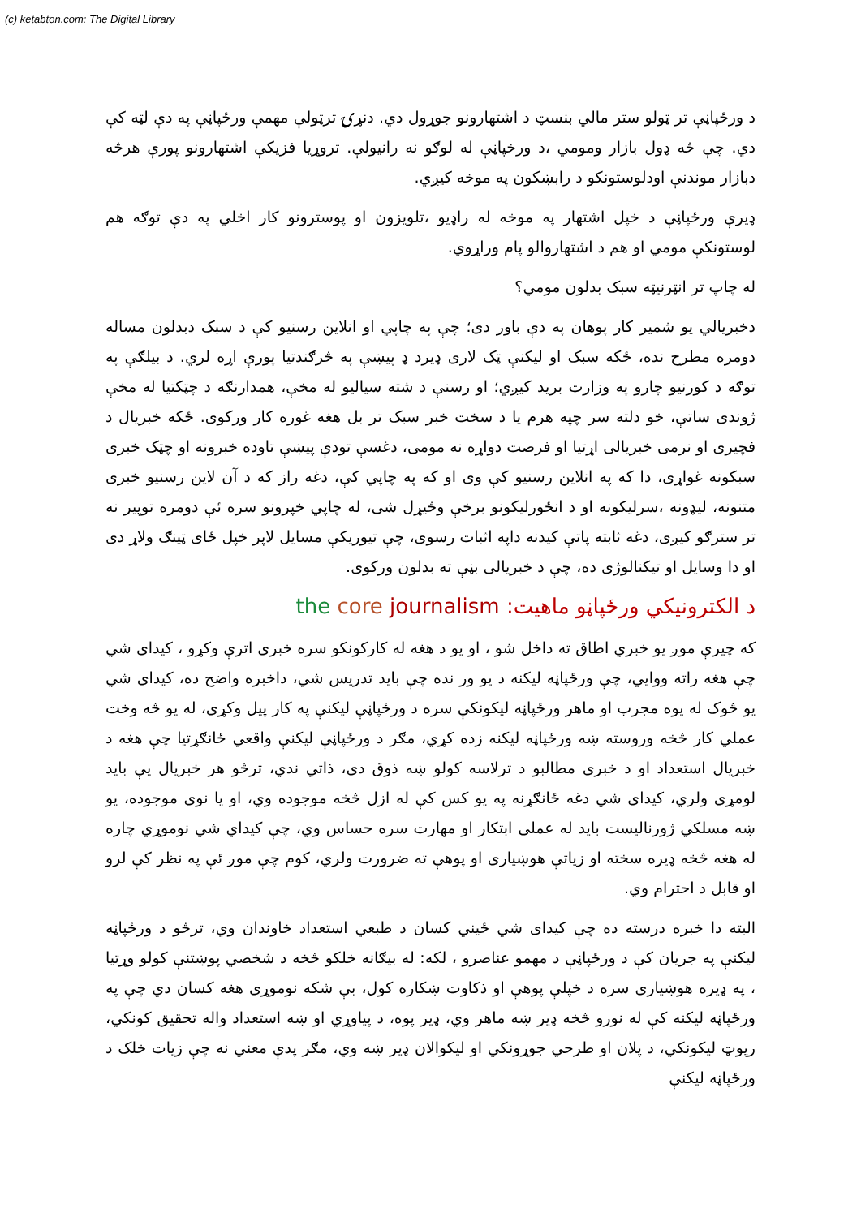(c) ketabton.com: The Digital Library
د ورځپاڼې تر ټولو ستر مالي بنسټ د اشتهارونو جوړول دي. دنړۍ ترټولې مهمې ورځپاڼې په دې لټه کې دي. چې څه ډول بازار ومومي ،د ورخپاڼې له لوګو نه رانيولې. تروړيا فزيکې اشتهارونو پورې هرڅه دبازار موندنې اودلوستونکو د رابښکون په موخه کيږي.
ډيرې ورځپاڼې د خپل اشتهار په موخه له راډيو ،تلويزون او پوسترونو کار اخلي په دې توګه هم لوستونکې مومي او هم د اشتهاروالو پام وراړوي.
له چاپ تر انټرنيټه سبک بدلون مومي؟
دخبريالي يو شمير کار پوهان په دې باور دی؛ چې په چاپي او انلاين رسنيو کې د سبک دبدلون مساله دومره مطرح نده، ځکه سبک او ليکنې ټک لاری ډيرد ډ پيښې په څرګندتيا پورې اړه لري. د بيلګې په توګه د کورنيو چارو په وزارت بريد کيږي؛ او رسنې د شته سياليو له مخې، همدارنګه د چټکتيا له مخې ژوندی ساتې، خو دلته سر چپه هرم يا د سخت خبر سبک تر بل هغه غوره کار ورکوی. ځکه خبريال د فچيری او نرمی خبريالی اړتيا او فرصت دواړه نه مومی، دغسې تودې پيښې تاوده خبرونه او چټک خبری سبکونه غواړی، دا که په انلاين رسنيو کې وی او که په چاپي کې، دغه راز که د آن لاين رسنيو خبری متنونه، ليډونه ،سرليکونه او د انځورليکونو برخې وڅيړل شی، له چاپي خپرونو سره ئې دومره توپير نه تر سترګو کيږی، دغه ثابته پاتې کيدنه داپه اثبات رسوی، چې تيوريکې مسايل لاپر خپل ځای ټينګ ولاړ دی او دا وسايل او تيکنالوژی ده، چې د خبريالی بڼې ته بدلون ورکوی.
د الکترونيکي ورځپاڼو ماهيت: the core journalism
که چيرې موږ يو خبري اطاق ته داخل شو ، او يو د هغه له کارکونکو سره خبری اترې وکړو ، کيدای شي چې هغه راته ووايي، چې ورځپاڼه ليکنه د يو ور نده چې بايد تدريس شي، داخبره واضح ده، کيدای شي يو څوک له يوه مجرب او ماهر ورځپاڼه ليکونکې سره د ورځپاڼې ليکنې په کار پيل وکړی، له يو څه وخت عملي کار څخه وروسته ښه ورځپاڼه ليکنه زده کړي، مګر د ورځپاڼې ليکنې واقعي ځانګړتيا چې هغه د خبريال استعداد او د خبری مطالبو د ترلاسه کولو ښه ذوق دی، ذاتي ندي، ترڅو هر خبريال يې بايد لومړی ولري، کيدای شي دغه ځانګړنه په يو کس کې له ازل څخه موجوده وي، او يا نوی موجوده، يو ښه مسلکي ژورناليست بايد له عملی ابتکار او مهارت سره حساس وي، چې کيداي شي نوموړي چاره له هغه څخه ډيره سخته او زياتې هوښياری او پوهې ته ضرورت ولري، کوم چې موږ ئې په نظر کې لرو او قابل د احترام وي.
البته دا خبره درسته ده چې کيدای شي ځيني کسان د طبعي استعداد خاوندان وي، ترڅو د ورځپاڼه ليکنې په جريان کې د ورځپاڼې د مهمو عناصرو ، لکه: له بيګانه خلکو څخه د شخصي پوښتنې کولو وړتيا ، په ډيره هوښياری سره د خپلې پوهې او ذکاوت ښکاره کول، بې شکه نوموړی هغه کسان دي چې په ورځپاڼه ليکنه کې له نورو څخه ډير ښه ماهر وي، ډير پوه، د پياوړي او ښه استعداد واله تحقيق کونکي، رپوټ ليکونکي، د پلان او طرحي جوړونکي او ليکوالان ډير ښه وي، مګر پدې معني نه چې زيات خلک د ورځپاڼه ليکنې